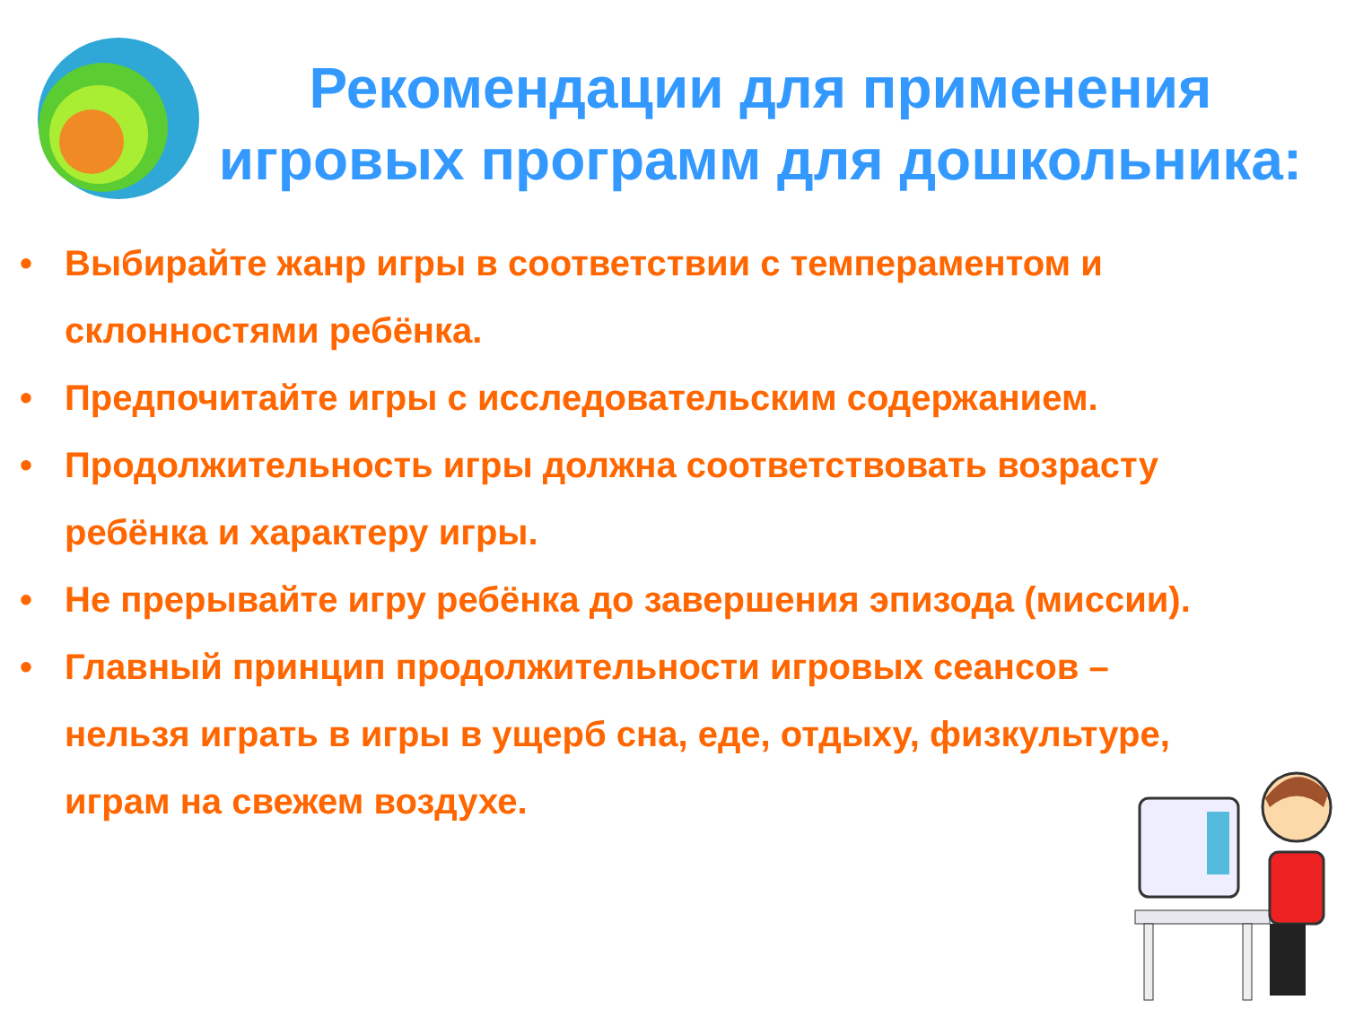Рекомендации для применения игровых программ для дошкольника:
• Выбирайте жанр игры в соответствии с темпераментом и склонностями ребёнка.
• Предпочитайте игры с исследовательским содержанием.
• Продолжительность игры должна соответствовать возрасту ребёнка и характеру игры.
• Не прерывайте игру ребёнка до завершения эпизода (миссии).
• Главный принцип продолжительности игровых сеансов – нельзя играть в игры в ущерб сна, еде, отдыху, физкультуре, играм на свежем воздухе.